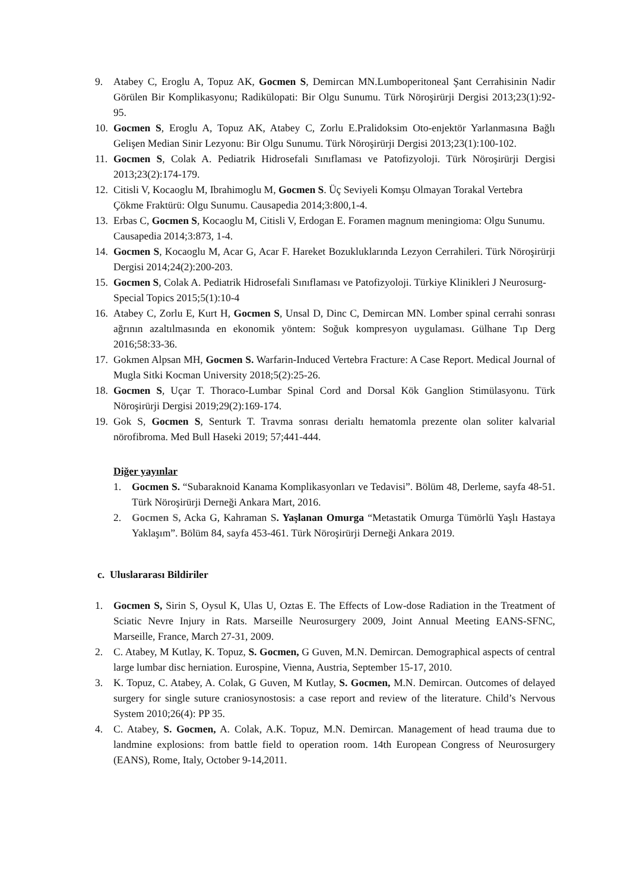9. Atabey C, Eroglu A, Topuz AK, Gocmen S, Demircan MN.Lumboperitoneal Şant Cerrahisinin Nadir Görülen Bir Komplikasyonu; Radikülopati: Bir Olgu Sunumu. Türk Nöroşirürji Dergisi 2013;23(1):92-95.
10. Gocmen S, Eroglu A, Topuz AK, Atabey C, Zorlu E.Pralidoksim Oto-enjektör Yarlanmasına Bağlı Gelişen Median Sinir Lezyonu: Bir Olgu Sunumu. Türk Nöroşirürji Dergisi 2013;23(1):100-102.
11. Gocmen S, Colak A. Pediatrik Hidrosefali Sınıflaması ve Patofizyoloji. Türk Nöroşirürji Dergisi 2013;23(2):174-179.
12. Citisli V, Kocaoglu M, Ibrahimoglu M, Gocmen S. Üç Seviyeli Komşu Olmayan Torakal Vertebra Çökme Fraktürü: Olgu Sunumu. Causapedia 2014;3:800,1-4.
13. Erbas C, Gocmen S, Kocaoglu M, Citisli V, Erdogan E. Foramen magnum meningioma: Olgu Sunumu. Causapedia 2014;3:873, 1-4.
14. Gocmen S, Kocaoglu M, Acar G, Acar F. Hareket Bozukluklarında Lezyon Cerrahileri. Türk Nöroşirürji Dergisi 2014;24(2):200-203.
15. Gocmen S, Colak A. Pediatrik Hidrosefali Sınıflaması ve Patofizyoloji. Türkiye Klinikleri J Neurosurg-Special Topics 2015;5(1):10-4
16. Atabey C, Zorlu E, Kurt H, Gocmen S, Unsal D, Dinc C, Demircan MN. Lomber spinal cerrahi sonrası ağrının azaltılmasında en ekonomik yöntem: Soğuk kompresyon uygulaması. Gülhane Tıp Derg 2016;58:33-36.
17. Gokmen Alpsan MH, Gocmen S. Warfarin-Induced Vertebra Fracture: A Case Report. Medical Journal of Mugla Sitki Kocman University 2018;5(2):25-26.
18. Gocmen S, Uçar T. Thoraco-Lumbar Spinal Cord and Dorsal Kök Ganglion Stimülasyonu. Türk Nöroşirürji Dergisi 2019;29(2):169-174.
19. Gok S, Gocmen S, Senturk T. Travma sonrası derialtı hematomla prezente olan soliter kalvarial nörofibroma. Med Bull Haseki 2019; 57;441-444.
Diğer yayınlar
1. Gocmen S. “Subaraknoid Kanama Komplikasyonları ve Tedavisi”. Bölüm 48, Derleme, sayfa 48-51. Türk Nöroşirürji Derneği Ankara Mart, 2016.
2. Gocmen S, Acka G, Kahraman S. Yaşlanan Omurga “Metastatik Omurga Tümörlü Yaşlı Hastaya Yaklaşım”. Bölüm 84, sayfa 453-461. Türk Nöroşirürji Derneği Ankara 2019.
c. Uluslararası Bildiriler
1. Gocmen S, Sirin S, Oysul K, Ulas U, Oztas E. The Effects of Low-dose Radiation in the Treatment of Sciatic Nevre Injury in Rats. Marseille Neurosurgery 2009, Joint Annual Meeting EANS-SFNC, Marseille, France, March 27-31, 2009.
2. C. Atabey, M Kutlay, K. Topuz, S. Gocmen, G Guven, M.N. Demircan. Demographical aspects of central large lumbar disc herniation. Eurospine, Vienna, Austria, September 15-17, 2010.
3. K. Topuz, C. Atabey, A. Colak, G Guven, M Kutlay, S. Gocmen, M.N. Demircan. Outcomes of delayed surgery for single suture craniosynostosis: a case report and review of the literature. Child’s Nervous System 2010;26(4): PP 35.
4. C. Atabey, S. Gocmen, A. Colak, A.K. Topuz, M.N. Demircan. Management of head trauma due to landmine explosions: from battle field to operation room. 14th European Congress of Neurosurgery (EANS), Rome, Italy, October 9-14,2011.